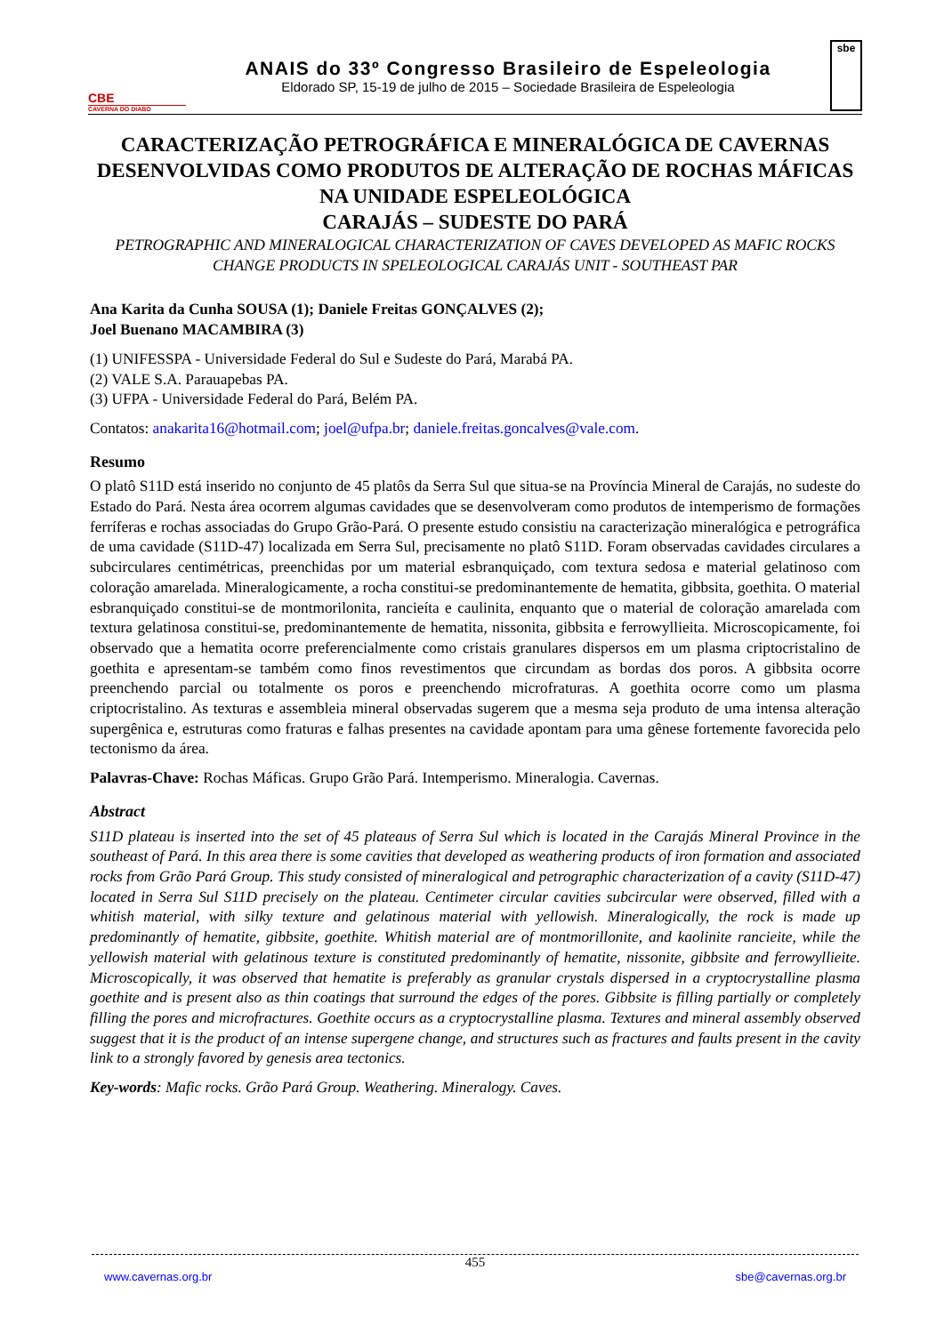CBE
CAVERNA DO DIABO
ANAIS do 33º Congresso Brasileiro de Espeleologia
Eldorado SP, 15-19 de julho de 2015 – Sociedade Brasileira de Espeleologia
sbe
CARACTERIZAÇÃO PETROGRÁFICA E MINERALÓGICA DE CAVERNAS DESENVOLVIDAS COMO PRODUTOS DE ALTERAÇÃO DE ROCHAS MÁFICAS NA UNIDADE ESPELEOLÓGICA
CARAJÁS – SUDESTE DO PARÁ
PETROGRAPHIC AND MINERALOGICAL CHARACTERIZATION OF CAVES DEVELOPED AS MAFIC ROCKS CHANGE PRODUCTS IN SPELEOLOGICAL CARAJÁS UNIT - SOUTHEAST PAR
Ana Karita da Cunha SOUSA (1); Daniele Freitas GONÇALVES (2);
Joel Buenano MACAMBIRA (3)
(1) UNIFESSPA - Universidade Federal do Sul e Sudeste do Pará, Marabá PA.
(2) VALE S.A. Parauapebas PA.
(3) UFPA - Universidade Federal do Pará, Belém PA.
Contatos: anakarita16@hotmail.com; joel@ufpa.br; daniele.freitas.goncalves@vale.com.
Resumo
O platô S11D está inserido no conjunto de 45 platôs da Serra Sul que situa-se na Província Mineral de Carajás, no sudeste do Estado do Pará. Nesta área ocorrem algumas cavidades que se desenvolveram como produtos de intemperismo de formações ferríferas e rochas associadas do Grupo Grão-Pará. O presente estudo consistiu na caracterização mineralógica e petrográfica de uma cavidade (S11D-47) localizada em Serra Sul, precisamente no platô S11D. Foram observadas cavidades circulares a subcirculares centimétricas, preenchidas por um material esbranquiçado, com textura sedosa e material gelatinoso com coloração amarelada. Mineralogicamente, a rocha constitui-se predominantemente de hematita, gibbsita, goethita. O material esbranquiçado constitui-se de montmorilonita, rancieíta e caulinita, enquanto que o material de coloração amarelada com textura gelatinosa constitui-se, predominantemente de hematita, nissonita, gibbsita e ferrowyllieita. Microscopicamente, foi observado que a hematita ocorre preferencialmente como cristais granulares dispersos em um plasma criptocristalino de goethita e apresentam-se também como finos revestimentos que circundam as bordas dos poros. A gibbsita ocorre preenchendo parcial ou totalmente os poros e preenchendo microfraturas. A goethita ocorre como um plasma criptocristalino. As texturas e assembleia mineral observadas sugerem que a mesma seja produto de uma intensa alteração supergênica e, estruturas como fraturas e falhas presentes na cavidade apontam para uma gênese fortemente favorecida pelo tectonismo da área.
Palavras-Chave: Rochas Máficas. Grupo Grão Pará. Intemperismo. Mineralogia. Cavernas.
Abstract
S11D plateau is inserted into the set of 45 plateaus of Serra Sul which is located in the Carajás Mineral Province in the southeast of Pará. In this area there is some cavities that developed as weathering products of iron formation and associated rocks from Grão Pará Group. This study consisted of mineralogical and petrographic characterization of a cavity (S11D-47) located in Serra Sul S11D precisely on the plateau. Centimeter circular cavities subcircular were observed, filled with a whitish material, with silky texture and gelatinous material with yellowish. Mineralogically, the rock is made up predominantly of hematite, gibbsite, goethite. Whitish material are of montmorillonite, and kaolinite rancieite, while the yellowish material with gelatinous texture is constituted predominantly of hematite, nissonite, gibbsite and ferrowyllieite. Microscopically, it was observed that hematite is preferably as granular crystals dispersed in a cryptocrystalline plasma goethite and is present also as thin coatings that surround the edges of the pores. Gibbsite is filling partially or completely filling the pores and microfractures. Goethite occurs as a cryptocrystalline plasma. Textures and mineral assembly observed suggest that it is the product of an intense supergene change, and structures such as fractures and faults present in the cavity link to a strongly favored by genesis area tectonics.
Key-words: Mafic rocks. Grão Pará Group. Weathering. Mineralogy. Caves.
455
www.cavernas.org.br sbe@cavernas.org.br